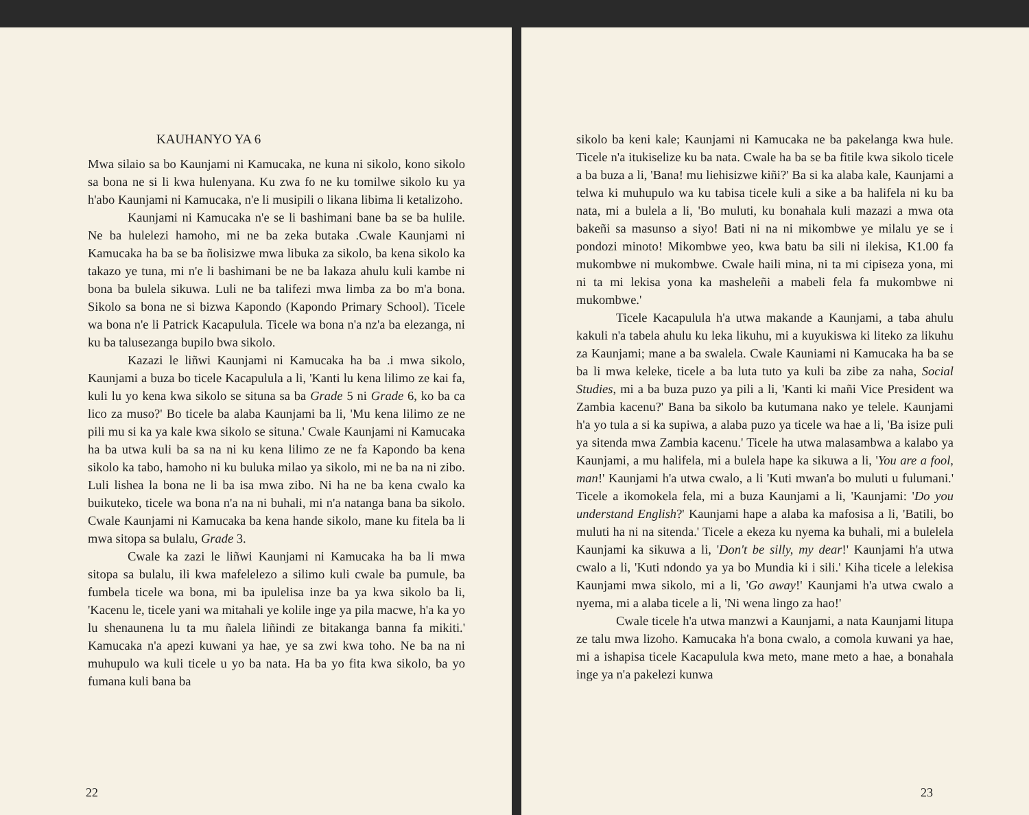KAUHANYO YA 6
Mwa silaio sa bo Kaunjami ni Kamucaka, ne kuna ni sikolo, kono sikolo sa bona ne si li kwa hulenyana. Ku zwa fo ne ku tomilwe sikolo ku ya h'abo Kaunjami ni Kamucaka, n'e li musipili o likana libima li ketalizoho.
Kaunjami ni Kamucaka n'e se li bashimani bane ba se ba hulile. Ne ba hulelezi hamoho, mi ne ba zeka butaka .Cwale Kaunjami ni Kamucaka ha ba se ba ñolisizwe mwa libuka za sikolo, ba kena sikolo ka takazo ye tuna, mi n'e li bashimani be ne ba lakaza ahulu kuli kambe ni bona ba bulela sikuwa. Luli ne ba talifezi mwa limba za bo m'a bona. Sikolo sa bona ne si bizwa Kapondo (Kapondo Primary School). Ticele wa bona n'e li Patrick Kacapulula. Ticele wa bona n'a nz'a ba elezanga, ni ku ba talusezanga bupilo bwa sikolo.
Kazazi le liñwi Kaunjami ni Kamucaka ha ba .i mwa sikolo, Kaunjami a buza bo ticele Kacapulula a li, 'Kanti lu kena lilimo ze kai fa, kuli lu yo kena kwa sikolo se situna sa ba Grade 5 ni Grade 6, ko ba ca lico za muso?' Bo ticele ba alaba Kaunjami ba li, 'Mu kena lilimo ze ne pili mu si ka ya kale kwa sikolo se situna.' Cwale Kaunjami ni Kamucaka ha ba utwa kuli ba sa na ni ku kena lilimo ze ne fa Kapondo ba kena sikolo ka tabo, hamoho ni ku buluka milao ya sikolo, mi ne ba na ni zibo. Luli lishea la bona ne li ba isa mwa zibo. Ni ha ne ba kena cwalo ka buikuteko, ticele wa bona n'a na ni buhali, mi n'a natanga bana ba sikolo. Cwale Kaunjami ni Kamucaka ba kena hande sikolo, mane ku fitela ba li mwa sitopa sa bulalu, Grade 3.
Cwale ka zazi le liñwi Kaunjami ni Kamucaka ha ba li mwa sitopa sa bulalu, ili kwa mafelelezo a silimo kuli cwale ba pumule, ba fumbela ticele wa bona, mi ba ipulelisa inze ba ya kwa sikolo ba li, 'Kacenu le, ticele yani wa mitahali ye kolile inge ya pila macwe, h'a ka yo lu shenaunena lu ta mu ñalela liñindi ze bitakanga banna fa mikiti.' Kamucaka n'a apezi kuwani ya hae, ye sa zwi kwa toho. Ne ba na ni muhupulo wa kuli ticele u yo ba nata. Ha ba yo fita kwa sikolo, ba yo fumana kuli bana ba
22
sikolo ba keni kale; Kaunjami ni Kamucaka ne ba pakelanga kwa hule. Ticele n'a itukiselize ku ba nata. Cwale ha ba se ba fitile kwa sikolo ticele a ba buza a li, 'Bana! mu liehisizwe kiñi?' Ba si ka alaba kale, Kaunjami a telwa ki muhupulo wa ku tabisa ticele kuli a sike a ba halifela ni ku ba nata, mi a bulela a li, 'Bo muluti, ku bonahala kuli mazazi a mwa ota bakeñi sa masunso a siyo! Bati ni na ni mikombwe ye milalu ye se i pondozi minoto! Mikombwe yeo, kwa batu ba sili ni ilekisa, K1.00 fa mukombwe ni mukombwe. Cwale haili mina, ni ta mi cipiseza yona, mi ni ta mi lekisa yona ka masheleñi a mabeli fela fa mukombwe ni mukombwe.'
Ticele Kacapulula h'a utwa makande a Kaunjami, a taba ahulu kakuli n'a tabela ahulu ku leka likuhu, mi a kuyukiswa ki liteko za likuhu za Kaunjami; mane a ba swalela. Cwale Kauniami ni Kamucaka ha ba se ba li mwa keleke, ticele a ba luta tuto ya kuli ba zibe za naha, Social Studies, mi a ba buza puzo ya pili a li, 'Kanti ki mañi Vice President wa Zambia kacenu?' Bana ba sikolo ba kutumana nako ye telele. Kaunjami h'a yo tula a si ka supiwa, a alaba puzo ya ticele wa hae a li, 'Ba isize puli ya sitenda mwa Zambia kacenu.' Ticele ha utwa malasambwa a kalabo ya Kaunjami, a mu halifela, mi a bulela hape ka sikuwa a li, 'You are a fool, man!' Kaunjami h'a utwa cwalo, a li 'Kuti mwan'a bo muluti u fulumani.' Ticele a ikomokela fela, mi a buza Kaunjami a li, 'Kaunjami: 'Do you understand English?' Kaunjami hape a alaba ka mafosisa a li, 'Batili, bo muluti ha ni na sitenda.' Ticele a ekeza ku nyema ka buhali, mi a bulelela Kaunjami ka sikuwa a li, 'Don't be silly, my dear!' Kaunjami h'a utwa cwalo a li, 'Kuti ndondo ya ya bo Mundia ki i sili.' Kiha ticele a lelekisa Kaunjami mwa sikolo, mi a li, 'Go away!' Kaunjami h'a utwa cwalo a nyema, mi a alaba ticele a li, 'Ni wena lingo za hao!'
Cwale ticele h'a utwa manzwi a Kaunjami, a nata Kaunjami litupa ze talu mwa lizoho. Kamucaka h'a bona cwalo, a comola kuwani ya hae, mi a ishapisa ticele Kacapulula kwa meto, mane meto a hae, a bonahala inge ya n'a pakelezi kunwa
23